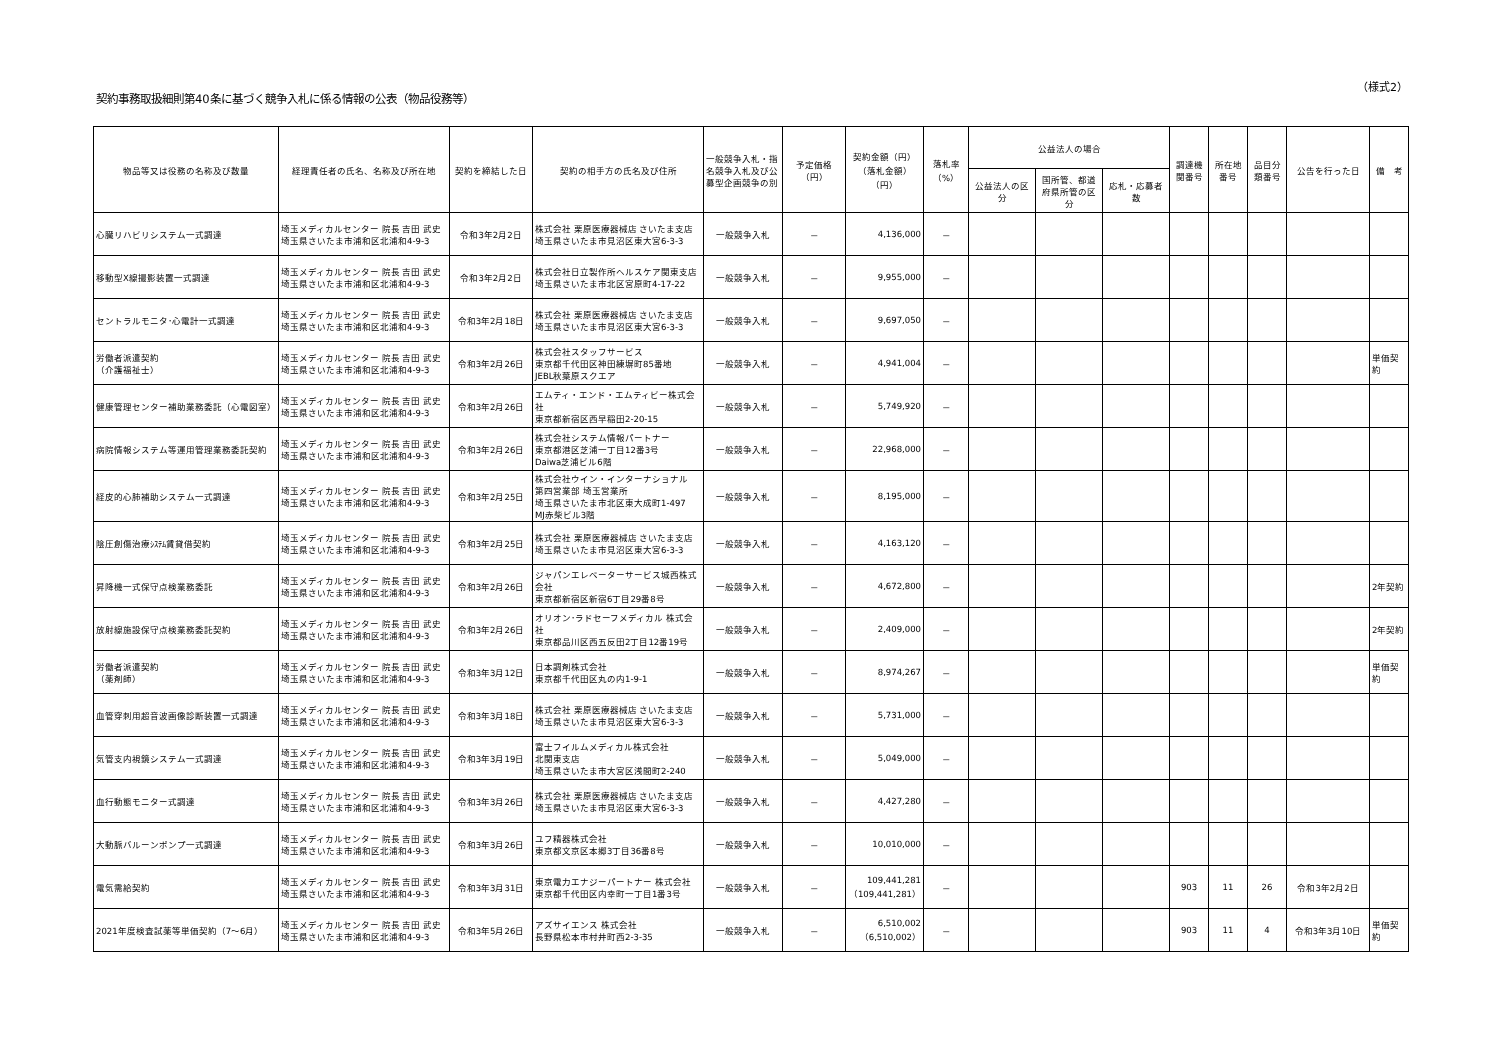契約事務取扱細則第40条に基づく競争入札に係る情報の公表（物品役務等）
（様式2）
| 物品等又は役務の名称及び数量 | 経理責任者の氏名、名称及び所在地 | 契約を締結した日 | 契約の相手方の氏名及び住所 | 一般競争入札・指名競争入札及び公募型企画競争の別 | 予定価格（円） | 契約金額（円） （落札金額）（円） | 落札率 （%） | 公益法人の場合 | | | 調達機関番号 | 所在地番号 | 品目分類番号 | 公告を行った日 | 備 考 |
| --- | --- | --- | --- | --- | --- | --- | --- | --- | --- | --- | --- | --- | --- | --- | --- |
| | | | | | | | | 公益法人の区分 | 国所管、都道府県所管の区分 | 応札・応募者数 | | | | | |
| 心臓リハビリシステム一式調達 | 埼玉メディカルセンター 院長 吉田 武史 埼玉県さいたま市浦和区北浦和4-9-3 | 令和3年2月2日 | 株式会社 栗原医療器械店 さいたま支店 埼玉県さいたま市見沼区東大宮6-3-3 | 一般競争入札 | － | 4,136,000 | － | | | | | | | | |
| 移動型X線撮影装置一式調達 | 埼玉メディカルセンター 院長 吉田 武史 埼玉県さいたま市浦和区北浦和4-9-3 | 令和3年2月2日 | 株式会社日立製作所ヘルスケア関東支店 埼玉県さいたま市北区宮原町4-17-22 | 一般競争入札 | － | 9,955,000 | － | | | | | | | | |
| セントラルモニタ･心電計一式調達 | 埼玉メディカルセンター 院長 吉田 武史 埼玉県さいたま市浦和区北浦和4-9-3 | 令和3年2月18日 | 株式会社 栗原医療器械店 さいたま支店 埼玉県さいたま市見沼区東大宮6-3-3 | 一般競争入札 | － | 9,697,050 | － | | | | | | | | |
| 労働者派遣契約 （介護福祉士） | 埼玉メディカルセンター 院長 吉田 武史 埼玉県さいたま市浦和区北浦和4-9-3 | 令和3年2月26日 | 株式会社スタッフサービス 東京都千代田区神田練塀町85番地 JEBL秋葉原スクエア | 一般競争入札 | － | 4,941,004 | － | | | | | | | | 単価契約 |
| 健康管理センター補助業務委託（心電図室） | 埼玉メディカルセンター 院長 吉田 武史 埼玉県さいたま市浦和区北浦和4-9-3 | 令和3年2月26日 | エムティ・エンド・エムティビー株式会社 東京都新宿区西早稲田2-20-15 | 一般競争入札 | － | 5,749,920 | － | | | | | | | | |
| 病院情報システム等運用管理業務委託契約 | 埼玉メディカルセンター 院長 吉田 武史 埼玉県さいたま市浦和区北浦和4-9-3 | 令和3年2月26日 | 株式会社システム情報パートナー 東京都港区芝浦一丁目12番3号 Daiwa芝浦ビル6階 | 一般競争入札 | － | 22,968,000 | － | | | | | | | | |
| 経皮的心肺補助システム一式調達 | 埼玉メディカルセンター 院長 吉田 武史 埼玉県さいたま市浦和区北浦和4-9-3 | 令和3年2月25日 | 株式会社ウイン・インターナショナル 第四営業部 埼玉営業所 埼玉県さいたま市北区東大成町1-497 MJ赤柴ビル3階 | 一般競争入札 | － | 8,195,000 | － | | | | | | | | |
| 陰圧創傷治療ｼｽﾃﾑ賃貸借契約 | 埼玉メディカルセンター 院長 吉田 武史 埼玉県さいたま市浦和区北浦和4-9-3 | 令和3年2月25日 | 株式会社 栗原医療器械店 さいたま支店 埼玉県さいたま市見沼区東大宮6-3-3 | 一般競争入札 | － | 4,163,120 | － | | | | | | | | |
| 昇降機一式保守点検業務委託 | 埼玉メディカルセンター 院長 吉田 武史 埼玉県さいたま市浦和区北浦和4-9-3 | 令和3年2月26日 | ジャパンエレベーターサービス城西株式会社 東京都新宿区新宿6丁目29番8号 | 一般競争入札 | － | 4,672,800 | － | | | | | | | | 2年契約 |
| 放射線施設保守点検業務委託契約 | 埼玉メディカルセンター 院長 吉田 武史 埼玉県さいたま市浦和区北浦和4-9-3 | 令和3年2月26日 | オリオン･ラドセーフメディカル 株式会社 東京都品川区西五反田2丁目12番19号 | 一般競争入札 | － | 2,409,000 | － | | | | | | | | 2年契約 |
| 労働者派遣契約 （薬剤師） | 埼玉メディカルセンター 院長 吉田 武史 埼玉県さいたま市浦和区北浦和4-9-3 | 令和3年3月12日 | 日本調剤株式会社 東京都千代田区丸の内1-9-1 | 一般競争入札 | － | 8,974,267 | － | | | | | | | | 単価契約 |
| 血管穿刺用超音波画像診断装置一式調達 | 埼玉メディカルセンター 院長 吉田 武史 埼玉県さいたま市浦和区北浦和4-9-3 | 令和3年3月18日 | 株式会社 栗原医療器械店 さいたま支店 埼玉県さいたま市見沼区東大宮6-3-3 | 一般競争入札 | － | 5,731,000 | － | | | | | | | | |
| 気管支内視鏡システム一式調達 | 埼玉メディカルセンター 院長 吉田 武史 埼玉県さいたま市浦和区北浦和4-9-3 | 令和3年3月19日 | 富士フイルムメディカル株式会社 北関東支店 埼玉県さいたま市大宮区浅間町2-240 | 一般競争入札 | － | 5,049,000 | － | | | | | | | | |
| 血行動態モニター式調達 | 埼玉メディカルセンター 院長 吉田 武史 埼玉県さいたま市浦和区北浦和4-9-3 | 令和3年3月26日 | 株式会社 栗原医療器械店 さいたま支店 埼玉県さいたま市見沼区東大宮6-3-3 | 一般競争入札 | － | 4,427,280 | － | | | | | | | | |
| 大動脈バルーンポンプ一式調達 | 埼玉メディカルセンター 院長 吉田 武史 埼玉県さいたま市浦和区北浦和4-9-3 | 令和3年3月26日 | ユフ精器株式会社 東京都文京区本郷3丁目36番8号 | 一般競争入札 | － | 10,010,000 | － | | | | | | | | |
| 電気需給契約 | 埼玉メディカルセンター 院長 吉田 武史 埼玉県さいたま市浦和区北浦和4-9-3 | 令和3年3月31日 | 東京電力エナジーパートナー 株式会社 東京都千代田区内幸町一丁目1番3号 | 一般競争入札 | － | 109,441,281 （109,441,281） | － | | | | 903 | 11 | 26 | 令和3年2月2日 | |
| 2021年度検査試薬等単価契約（7～6月） | 埼玉メディカルセンター 院長 吉田 武史 埼玉県さいたま市浦和区北浦和4-9-3 | 令和3年5月26日 | アズサイエンス 株式会社 長野県松本市村井町西2-3-35 | 一般競争入札 | － | 6,510,002 （6,510,002） | － | | | | 903 | 11 | 4 | 令和3年3月10日 | 単価契約 |